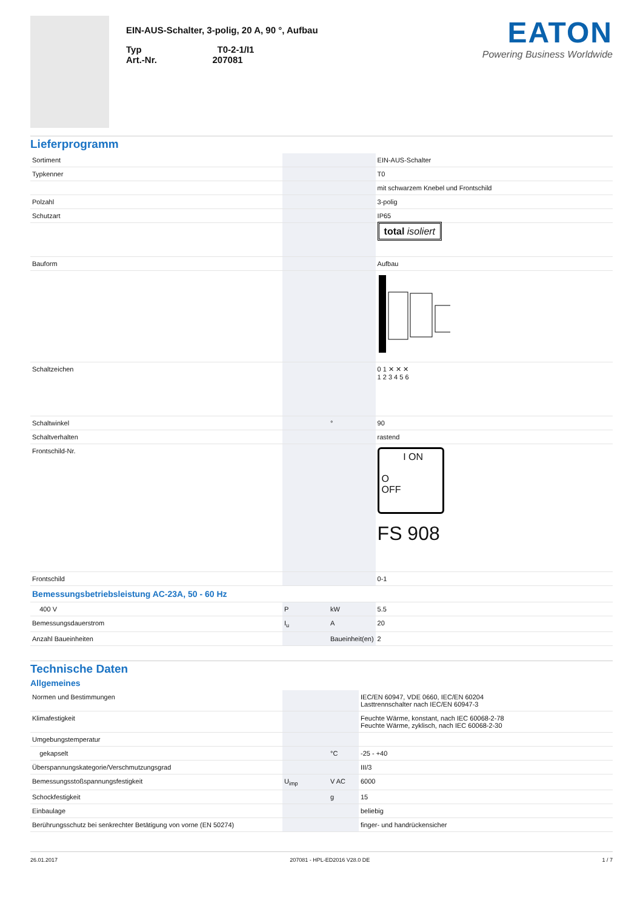EIN-AUS-Schalter, 3-polig, 20 A, 90 °, Aufbau
Typ T0-2-1/I1
Art.-Nr. 207081
EATON
Powering Business Worldwide
Lieferprogramm
| Sortiment | | | EIN-AUS-Schalter |
| Typkenner | | | T0 |
| | | | mit schwarzem Knebel und Frontschild |
| Polzahl | | | 3-polig |
| Schutzart | | | IP65 |
| | | | total isoliert |
| Bauform | | | Aufbau |
| Schaltzeichen | | | 0 1 ✕ ✕ ✕ 1 2 3 4 5 6 |
| Schaltwinkel | | ° | 90 |
| Schaltverhalten | | | rastend |
| Frontschild-Nr. | | | I ON O OFF FS 908 |
| Frontschild | | | 0-1 |
| Bemessungsbetriebsleistung AC-23A, 50 - 60 Hz | | | |
| 400 V | P | kW | 5.5 |
| Bemessungsdauerstrom | I<sub>u</sub> | A | 20 |
| Anzahl Baueinheiten | | Baueinheit(en) | 2 |
Technische Daten
Allgemeines
| Normen und Bestimmungen | | | IEC/EN 60947, VDE 0660, IEC/EN 60204 Lasttrennschalter nach IEC/EN 60947-3 |
| Klimafestigkeit | | | Feuchte Wärme, konstant, nach IEC 60068-2-78 Feuchte Wärme, zyklisch, nach IEC 60068-2-30 |
| Umgebungstemperatur | | | |
| gekapselt | | °C | -25 - +40 |
| Überspannungskategorie/Verschmutzungsgrad | | | III/3 |
| Bemessungsstoßspannungsfestigkeit | U<sub>imp</sub> | V AC | 6000 |
| Schockfestigkeit | | g | 15 |
| Einbaulage | | | beliebig |
| Berührungsschutz bei senkrechter Betätigung von vorne (EN 50274) | | | finger- und handrückensicher |
26.01.2017 207081 - HPL-ED2016 V28.0 DE 1 / 7